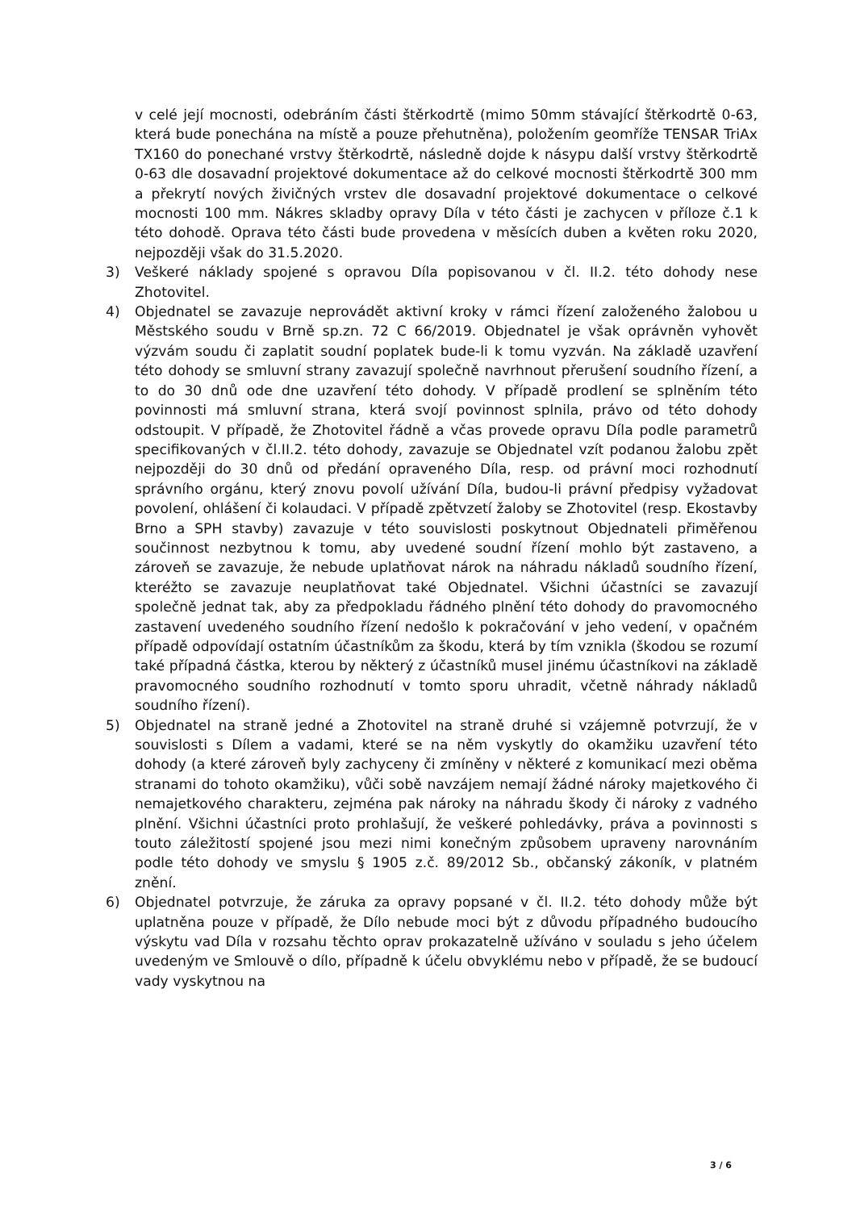v celé její mocnosti, odebráním části štěrkodrtě (mimo 50mm stávající štěrkodrtě 0-63, která bude ponechána na místě a pouze přehutněna), položením geomříže TENSAR TriAx TX160 do ponechané vrstvy štěrkodrtě, následně dojde k násypu další vrstvy štěrkodrtě 0-63 dle dosavadní projektové dokumentace až do celkové mocnosti štěrkodrtě 300 mm a překrytí nových živičných vrstev dle dosavadní projektové dokumentace o celkové mocnosti 100 mm. Nákres skladby opravy Díla v této části je zachycen v příloze č.1 k této dohodě. Oprava této části bude provedena v měsících duben a květen roku 2020, nejpozději však do 31.5.2020.
3) Veškeré náklady spojené s opravou Díla popisovanou v čl. II.2. této dohody nese Zhotovitel.
4) Objednatel se zavazuje neprovádět aktivní kroky v rámci řízení založeného žalobou u Městského soudu v Brně sp.zn. 72 C 66/2019. Objednatel je však oprávněn vyhovět výzvám soudu či zaplatit soudní poplatek bude-li k tomu vyzván. Na základě uzavření této dohody se smluvní strany zavazují společně navrhnout přerušení soudního řízení, a to do 30 dnů ode dne uzavření této dohody. V případě prodlení se splněním této povinnosti má smluvní strana, která svojí povinnost splnila, právo od této dohody odstoupit. V případě, že Zhotovitel řádně a včas provede opravu Díla podle parametrů specifikovaných v čl.II.2. této dohody, zavazuje se Objednatel vzít podanou žalobu zpět nejpozději do 30 dnů od předání opraveného Díla, resp. od právní moci rozhodnutí správního orgánu, který znovu povolí užívání Díla, budou-li právní předpisy vyžadovat povolení, ohlášení či kolaudaci. V případě zpětvzetí žaloby se Zhotovitel (resp. Ekostavby Brno a SPH stavby) zavazuje v této souvislosti poskytnout Objednateli přiměřenou součinnost nezbytnou k tomu, aby uvedené soudní řízení mohlo být zastaveno, a zároveň se zavazuje, že nebude uplatňovat nárok na náhradu nákladů soudního řízení, kteréžto se zavazuje neuplatňovat také Objednatel. Všichni účastníci se zavazují společně jednat tak, aby za předpokladu řádného plnění této dohody do pravomocného zastavení uvedeného soudního řízení nedošlo k pokračování v jeho vedení, v opačném případě odpovídají ostatním účastníkům za škodu, která by tím vznikla (škodou se rozumí také případná částka, kterou by některý z účastníků musel jinému účastníkovi na základě pravomocného soudního rozhodnutí v tomto sporu uhradit, včetně náhrady nákladů soudního řízení).
5) Objednatel na straně jedné a Zhotovitel na straně druhé si vzájemně potvrzují, že v souvislosti s Dílem a vadami, které se na něm vyskytly do okamžiku uzavření této dohody (a které zároveň byly zachyceny či zmíněny v některé z komunikací mezi oběma stranami do tohoto okamžiku), vůči sobě navzájem nemají žádné nároky majetkového či nemajetkového charakteru, zejména pak nároky na náhradu škody či nároky z vadného plnění. Všichni účastníci proto prohlašují, že veškeré pohledávky, práva a povinnosti s touto záležitostí spojené jsou mezi nimi konečným způsobem upraveny narovnáním podle této dohody ve smyslu § 1905 z.č. 89/2012 Sb., občanský zákoník, v platném znění.
6) Objednatel potvrzuje, že záruka za opravy popsané v čl. II.2. této dohody může být uplatněna pouze v případě, že Dílo nebude moci být z důvodu případného budoucího výskytu vad Díla v rozsahu těchto oprav prokazatelně užíváno v souladu s jeho účelem uvedeným ve Smlouvě o dílo, případně k účelu obvyklému nebo v případě, že se budoucí vady vyskytnou na
3 / 6